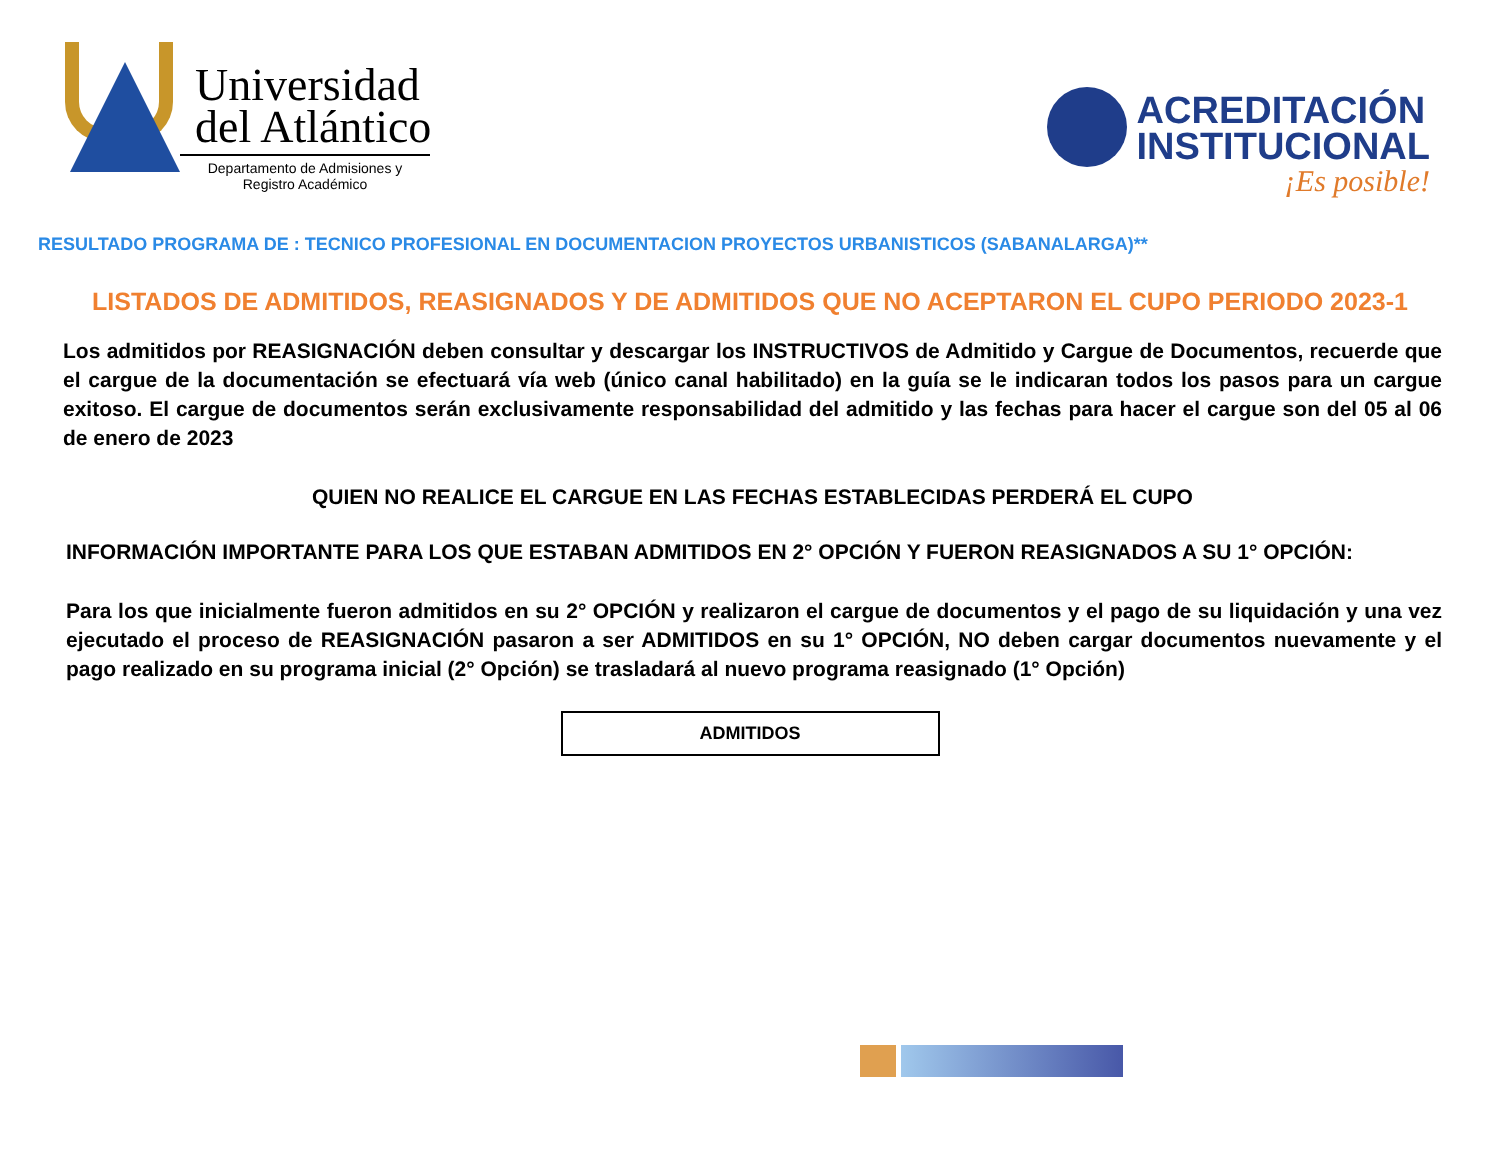Universidad
del Atlántico
Departamento de Admisiones y
Registro Académico
ACREDITACIÓN
INSTITUCIONAL
¡Es posible!
RESULTADO PROGRAMA DE : TECNICO PROFESIONAL EN DOCUMENTACION PROYECTOS URBANISTICOS (SABANALARGA)**
LISTADOS DE ADMITIDOS, REASIGNADOS Y DE ADMITIDOS QUE NO ACEPTARON EL CUPO PERIODO 2023-1
Los admitidos por REASIGNACIÓN deben consultar y descargar los INSTRUCTIVOS de Admitido y Cargue de Documentos, recuerde que el cargue de la documentación se efectuará vía web (único canal habilitado) en la guía se le indicaran todos los pasos para un cargue exitoso. El cargue de documentos serán exclusivamente responsabilidad del admitido y las fechas para hacer el cargue son del 05 al 06 de enero de 2023
QUIEN NO REALICE EL CARGUE EN LAS FECHAS ESTABLECIDAS PERDERÁ EL CUPO
INFORMACIÓN IMPORTANTE PARA LOS QUE ESTABAN ADMITIDOS EN 2° OPCIÓN Y FUERON REASIGNADOS A SU 1° OPCIÓN:
Para los que inicialmente fueron admitidos en su 2° OPCIÓN y realizaron el cargue de documentos y el pago de su liquidación y una vez ejecutado el proceso de REASIGNACIÓN pasaron a ser ADMITIDOS en su 1° OPCIÓN, NO deben cargar documentos nuevamente y el pago realizado en su programa inicial (2° Opción) se trasladará al nuevo programa reasignado (1° Opción)
ADMITIDOS